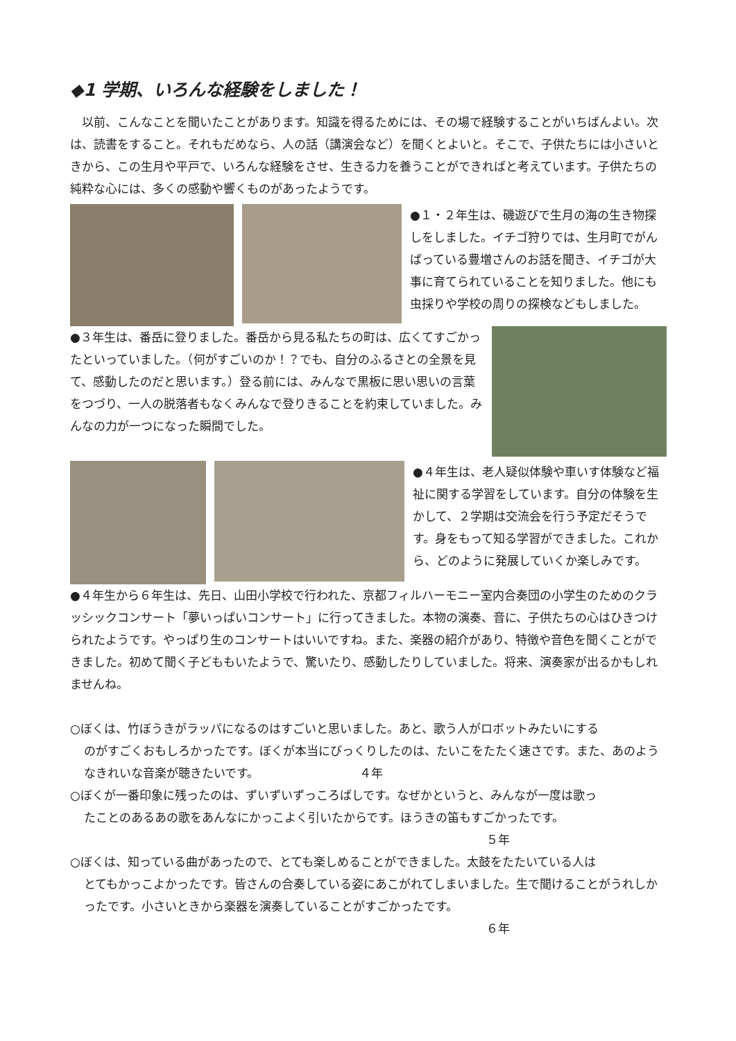◆1 学期、いろんな経験をしました！
　以前、こんなことを聞いたことがあります。知識を得るためには、その場で経験することがいちばんよい。次は、読書をすること。それもだめなら、人の話（講演会など）を聞くとよいと。そこで、子供たちには小さいときから、この生月や平戸で、いろんな経験をさせ、生きる力を養うことができればと考えています。子供たちの純粋な心には、多くの感動や響くものがあったようです。
●１・２年生は、磯遊びで生月の海の生き物探しをしました。イチゴ狩りでは、生月町でがんばっている豊増さんのお話を聞き、イチゴが大事に育てられていることを知りました。他にも虫採りや学校の周りの探検などもしました。
●３年生は、番岳に登りました。番岳から見る私たちの町は、広くてすごかったといっていました。（何がすごいのか！？でも、自分のふるさとの全景を見て、感動したのだと思います。）登る前には、みんなで黒板に思い思いの言葉をつづり、一人の脱落者もなくみんなで登りきることを約束していました。みんなの力が一つになった瞬間でした。
●４年生は、老人疑似体験や車いす体験など福祉に関する学習をしています。自分の体験を生かして、２学期は交流会を行う予定だそうです。身をもって知る学習ができました。これから、どのように発展していくか楽しみです。
●４年生から６年生は、先日、山田小学校で行われた、京都フィルハーモニー室内合奏団の小学生のためのクラッシックコンサート「夢いっぱいコンサート」に行ってきました。本物の演奏、音に、子供たちの心はひきつけられたようです。やっぱり生のコンサートはいいですね。また、楽器の紹介があり、特徴や音色を聞くことができました。初めて聞く子どももいたようで、驚いたり、感動したりしていました。将来、演奏家が出るかもしれませんね。
○ぼくは、竹ぼうきがラッパになるのはすごいと思いました。あと、歌う人がロボットみたいにする
のがすごくおもしろかったです。ぼくが本当にびっくりしたのは、たいこをたたく速さです。また、あのようなきれいな音楽が聴きたいです。　　　　　　　　　４年
○ぼくが一番印象に残ったのは、ずいずいずっころばしです。なぜかというと、みんなが一度は歌っ
たことのあるあの歌をあんなにかっこよく引いたからです。ほうきの笛もすごかったです。
５年
○ぼくは、知っている曲があったので、とても楽しめることができました。太鼓をたたいている人は
とてもかっこよかったです。皆さんの合奏している姿にあこがれてしまいました。生で聞けることがうれしかったです。小さいときから楽器を演奏していることがすごかったです。
６年